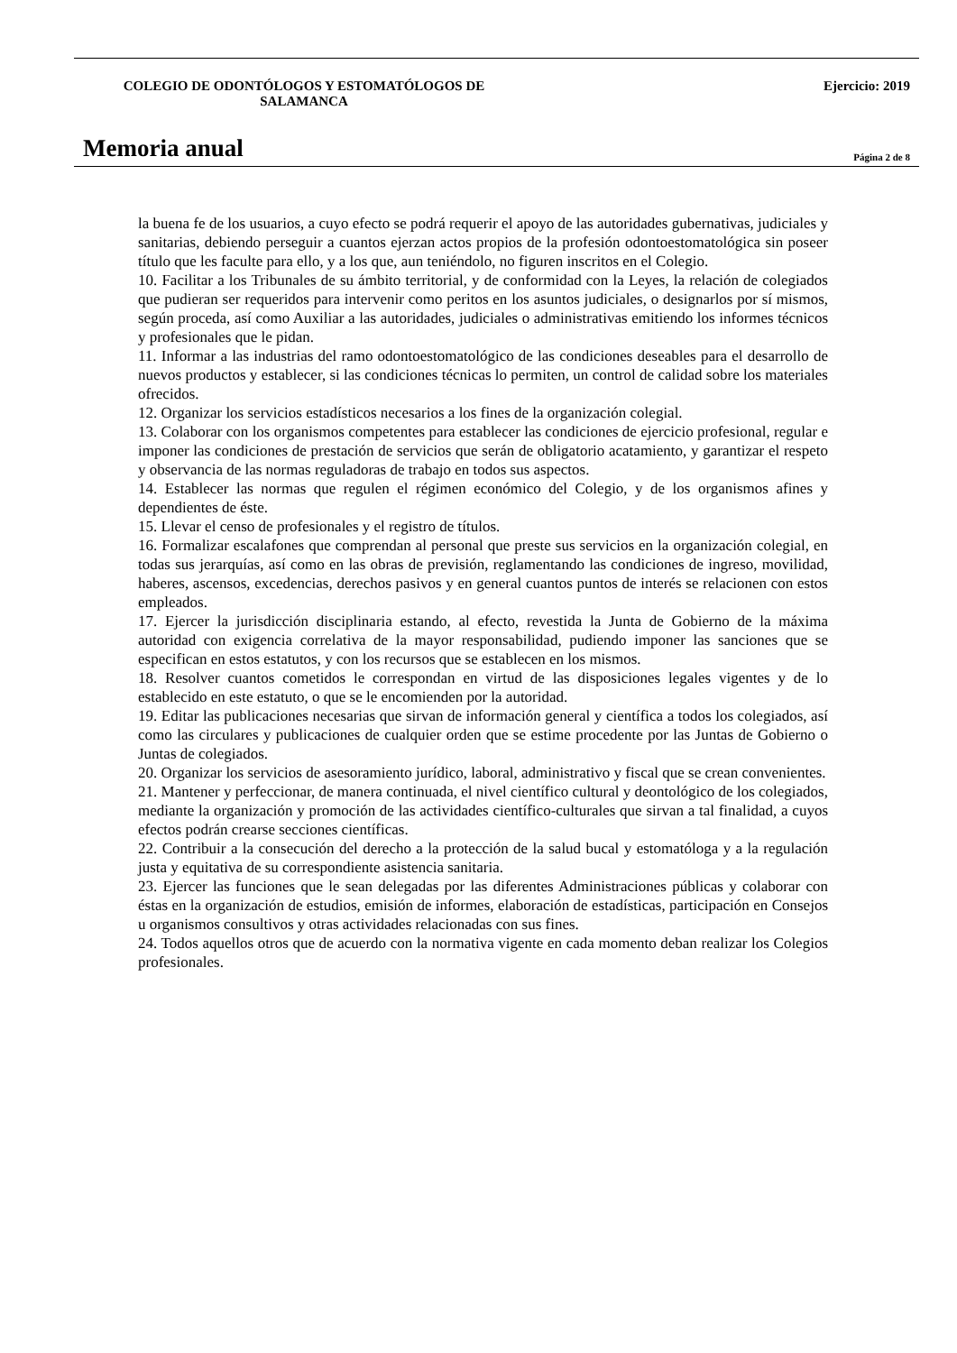COLEGIO DE ODONTÓLOGOS Y ESTOMATÓLOGOS DE
SALAMANCA
Ejercicio: 2019
Memoria anual
Página 2 de 8
la buena fe de los usuarios, a cuyo efecto se podrá requerir el apoyo de las autoridades gubernativas, judiciales y sanitarias, debiendo perseguir a cuantos ejerzan actos propios de la profesión odontoestomatológica sin poseer título que les faculte para ello, y a los que, aun teniéndolo, no figuren inscritos en el Colegio.
10. Facilitar a los Tribunales de su ámbito territorial, y de conformidad con la Leyes, la relación de colegiados que pudieran ser requeridos para intervenir como peritos en los asuntos judiciales, o designarlos por sí mismos, según proceda, así como Auxiliar a las autoridades, judiciales o administrativas emitiendo los informes técnicos y profesionales que le pidan.
11. Informar a las industrias del ramo odontoestomatológico de las condiciones deseables para el desarrollo de nuevos productos y establecer, si las condiciones técnicas lo permiten, un control de calidad sobre los materiales ofrecidos.
12. Organizar los servicios estadísticos necesarios a los fines de la organización colegial.
13. Colaborar con los organismos competentes para establecer las condiciones de ejercicio profesional, regular e imponer las condiciones de prestación de servicios que serán de obligatorio acatamiento, y garantizar el respeto y observancia de las normas reguladoras de trabajo en todos sus aspectos.
14. Establecer las normas que regulen el régimen económico del Colegio, y de los organismos afines y dependientes de éste.
15. Llevar el censo de profesionales y el registro de títulos.
16. Formalizar escalafones que comprendan al personal que preste sus servicios en la organización colegial, en todas sus jerarquías, así como en las obras de previsión, reglamentando las condiciones de ingreso, movilidad, haberes, ascensos, excedencias, derechos pasivos y en general cuantos puntos de interés se relacionen con estos empleados.
17. Ejercer la jurisdicción disciplinaria estando, al efecto, revestida la Junta de Gobierno de la máxima autoridad con exigencia correlativa de la mayor responsabilidad, pudiendo imponer las sanciones que se especifican en estos estatutos, y con los recursos que se establecen en los mismos.
18. Resolver cuantos cometidos le correspondan en virtud de las disposiciones legales vigentes y de lo establecido en este estatuto, o que se le encomienden por la autoridad.
19. Editar las publicaciones necesarias que sirvan de información general y científica a todos los colegiados, así como las circulares y publicaciones de cualquier orden que se estime procedente por las Juntas de Gobierno o Juntas de colegiados.
20. Organizar los servicios de asesoramiento jurídico, laboral, administrativo y fiscal que se crean convenientes.
21. Mantener y perfeccionar, de manera continuada, el nivel científico cultural y deontológico de los colegiados, mediante la organización y promoción de las actividades científico-culturales que sirvan a tal finalidad, a cuyos efectos podrán crearse secciones científicas.
22. Contribuir a la consecución del derecho a la protección de la salud bucal y estomatóloga y a la regulación justa y equitativa de su correspondiente asistencia sanitaria.
23. Ejercer las funciones que le sean delegadas por las diferentes Administraciones públicas y colaborar con éstas en la organización de estudios, emisión de informes, elaboración de estadísticas, participación en Consejos u organismos consultivos y otras actividades relacionadas con sus fines.
24. Todos aquellos otros que de acuerdo con la normativa vigente en cada momento deban realizar los Colegios profesionales.